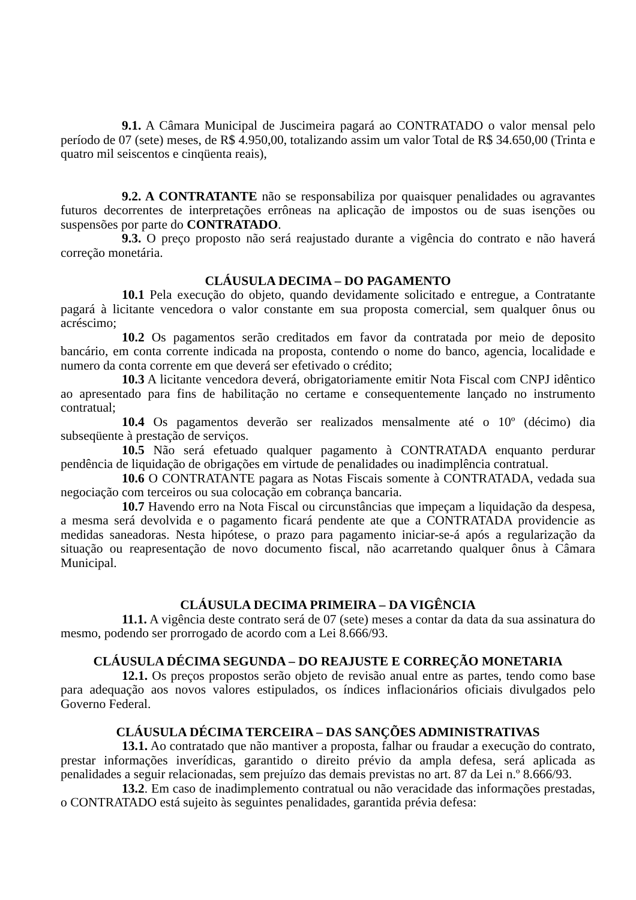9.1. A Câmara Municipal de Juscimeira pagará ao CONTRATADO o valor mensal pelo período de 07 (sete) meses, de R$ 4.950,00, totalizando assim um valor Total de R$ 34.650,00 (Trinta e quatro mil seiscentos e cinqüenta reais),
9.2. A CONTRATANTE não se responsabiliza por quaisquer penalidades ou agravantes futuros decorrentes de interpretações errôneas na aplicação de impostos ou de suas isenções ou suspensões por parte do CONTRATADO.
9.3. O preço proposto não será reajustado durante a vigência do contrato e não haverá correção monetária.
CLÁUSULA DECIMA – DO PAGAMENTO
10.1 Pela execução do objeto, quando devidamente solicitado e entregue, a Contratante pagará à licitante vencedora o valor constante em sua proposta comercial, sem qualquer ônus ou acréscimo;
10.2 Os pagamentos serão creditados em favor da contratada por meio de deposito bancário, em conta corrente indicada na proposta, contendo o nome do banco, agencia, localidade e numero da conta corrente em que deverá ser efetivado o crédito;
10.3 A licitante vencedora deverá, obrigatoriamente emitir Nota Fiscal com CNPJ idêntico ao apresentado para fins de habilitação no certame e consequentemente lançado no instrumento contratual;
10.4 Os pagamentos deverão ser realizados mensalmente até o 10º (décimo) dia subseqüente à prestação de serviços.
10.5 Não será efetuado qualquer pagamento à CONTRATADA enquanto perdurar pendência de liquidação de obrigações em virtude de penalidades ou inadimplência contratual.
10.6 O CONTRATANTE pagara as Notas Fiscais somente à CONTRATADA, vedada sua negociação com terceiros ou sua colocação em cobrança bancaria.
10.7 Havendo erro na Nota Fiscal ou circunstâncias que impeçam a liquidação da despesa, a mesma será devolvida e o pagamento ficará pendente ate que a CONTRATADA providencie as medidas saneadoras. Nesta hipótese, o prazo para pagamento iniciar-se-á após a regularização da situação ou reapresentação de novo documento fiscal, não acarretando qualquer ônus à Câmara Municipal.
CLÁUSULA DECIMA PRIMEIRA – DA VIGÊNCIA
11.1. A vigência deste contrato será de 07 (sete) meses a contar da data da sua assinatura do mesmo, podendo ser prorrogado de acordo com a Lei 8.666/93.
CLÁUSULA DÉCIMA SEGUNDA – DO REAJUSTE E CORREÇÃO MONETARIA
12.1. Os preços propostos serão objeto de revisão anual entre as partes, tendo como base para adequação aos novos valores estipulados, os índices inflacionários oficiais divulgados pelo Governo Federal.
CLÁUSULA DÉCIMA TERCEIRA – DAS SANÇÕES ADMINISTRATIVAS
13.1. Ao contratado que não mantiver a proposta, falhar ou fraudar a execução do contrato, prestar informações inverídicas, garantido o direito prévio da ampla defesa, será aplicada as penalidades a seguir relacionadas, sem prejuízo das demais previstas no art. 87 da Lei n.º 8.666/93.
13.2. Em caso de inadimplemento contratual ou não veracidade das informações prestadas, o CONTRATADO está sujeito às seguintes penalidades, garantida prévia defesa: